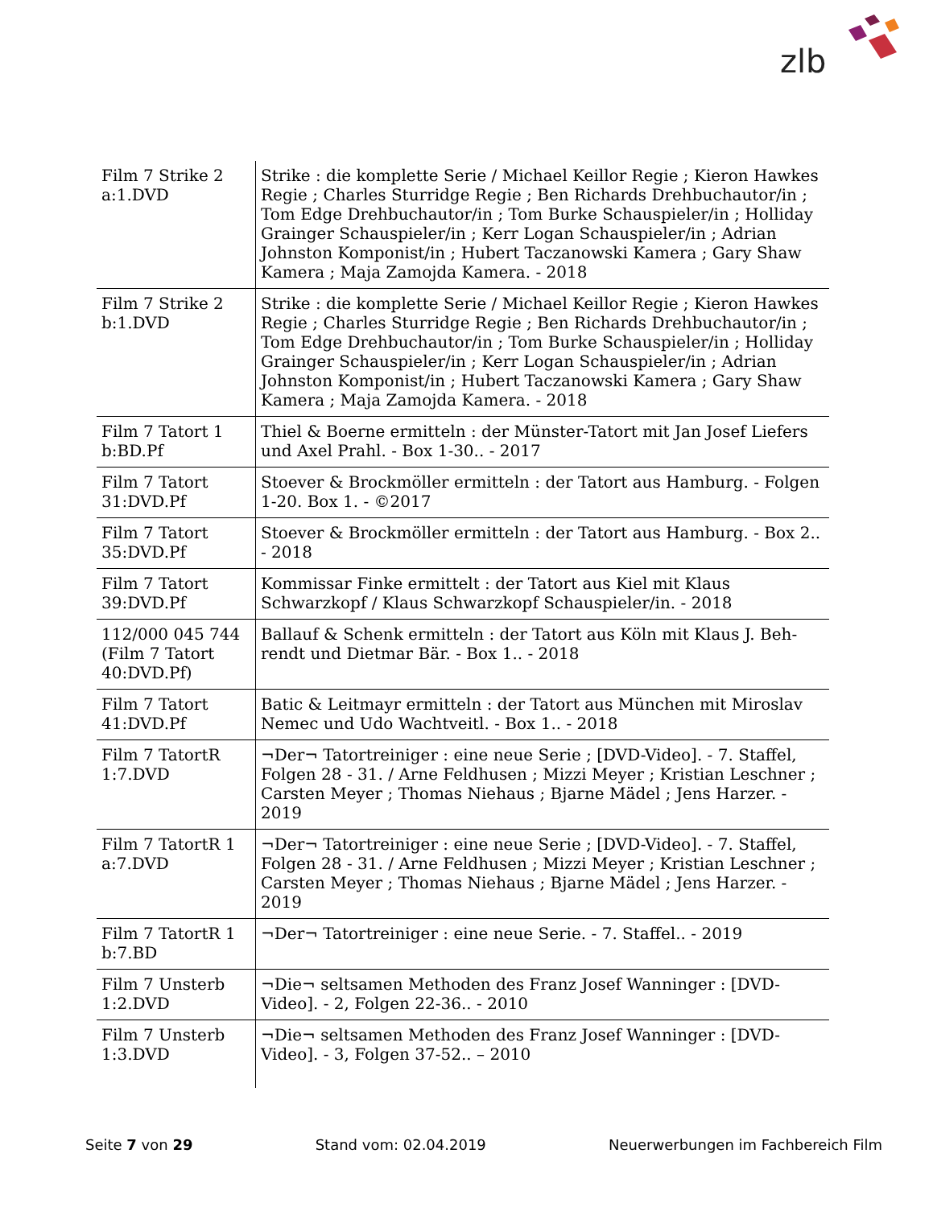zlb
| Film 7 Strike 2 a:1.DVD | Strike : die komplette Serie / Michael Keillor Regie ; Kieron Hawkes Regie ; Charles Sturridge Regie ; Ben Richards Dreh­buchautor/in ; Tom Edge Drehbuchautor/in ; Tom Burke Schau­spieler/in ; Holliday Grainger Schauspieler/in ; Kerr Logan Schau­spieler/in ; Adrian Johnston Komponist/in ; Hubert Taczanowski Kamera ; Gary Shaw Kamera ; Maja Zamojda Kamera. - 2018 |
| Film 7 Strike 2 b:1.DVD | Strike : die komplette Serie / Michael Keillor Regie ; Kieron Hawkes Regie ; Charles Sturridge Regie ; Ben Richards Dreh­buchautor/in ; Tom Edge Drehbuchautor/in ; Tom Burke Schau­spieler/in ; Holliday Grainger Schauspieler/in ; Kerr Logan Schau­spieler/in ; Adrian Johnston Komponist/in ; Hubert Taczanowski Kamera ; Gary Shaw Kamera ; Maja Zamojda Kamera. - 2018 |
| Film 7 Tatort 1 b:BD.Pf | Thiel & Boerne ermitteln : der Münster-Tatort mit Jan Josef Lie­fers und Axel Prahl. - Box 1-30.. - 2017 |
| Film 7 Tatort 31:DVD.Pf | Stoever & Brockmöller ermitteln : der Tatort aus Hamburg. - Fol­gen 1-20. Box 1. - ©2017 |
| Film 7 Tatort 35:DVD.Pf | Stoever & Brockmöller ermitteln : der Tatort aus Hamburg. - Box 2.. - 2018 |
| Film 7 Tatort 39:DVD.Pf | Kommissar Finke ermittelt : der Tatort aus Kiel mit Klaus Schwarzkopf / Klaus Schwarzkopf Schauspieler/in. - 2018 |
| 112/000 045 744 (Film 7 Tatort 40:DVD.Pf) | Ballauf & Schenk ermitteln : der Tatort aus Köln mit Klaus J. Beh­rendt und Dietmar Bär. - Box 1.. - 2018 |
| Film 7 Tatort 41:DVD.Pf | Batic & Leitmayr ermitteln : der Tatort aus München mit Miroslav Nemec und Udo Wachtveitl. - Box 1.. - 2018 |
| Film 7 TatortR 1:7.DVD | ¬Der¬ Tatortreiniger : eine neue Serie ; [DVD-Video]. - 7. Staf­fel, Folgen 28 - 31. / Arne Feldhusen ; Mizzi Meyer ; Kristian Le­schner ; Carsten Meyer ; Thomas Niehaus ; Bjarne Mädel ; Jens Harzer. - 2019 |
| Film 7 TatortR 1 a:7.DVD | ¬Der¬ Tatortreiniger : eine neue Serie ; [DVD-Video]. - 7. Staf­fel, Folgen 28 - 31. / Arne Feldhusen ; Mizzi Meyer ; Kristian Le­schner ; Carsten Meyer ; Thomas Niehaus ; Bjarne Mädel ; Jens Harzer. - 2019 |
| Film 7 TatortR 1 b:7.BD | ¬Der¬ Tatortreiniger : eine neue Serie. - 7. Staffel.. - 2019 |
| Film 7 Unsterb 1:2.DVD | ¬Die¬ seltsamen Methoden des Franz Josef Wanninger : [DVD-Video]. - 2, Folgen 22-36.. - 2010 |
| Film 7 Unsterb 1:3.DVD | ¬Die¬ seltsamen Methoden des Franz Josef Wanninger : [DVD-Video]. - 3, Folgen 37-52.. – 2010 |
Seite 7 von 29 Stand vom: 02.04.2019 Neuerwerbungen im Fachbereich Film